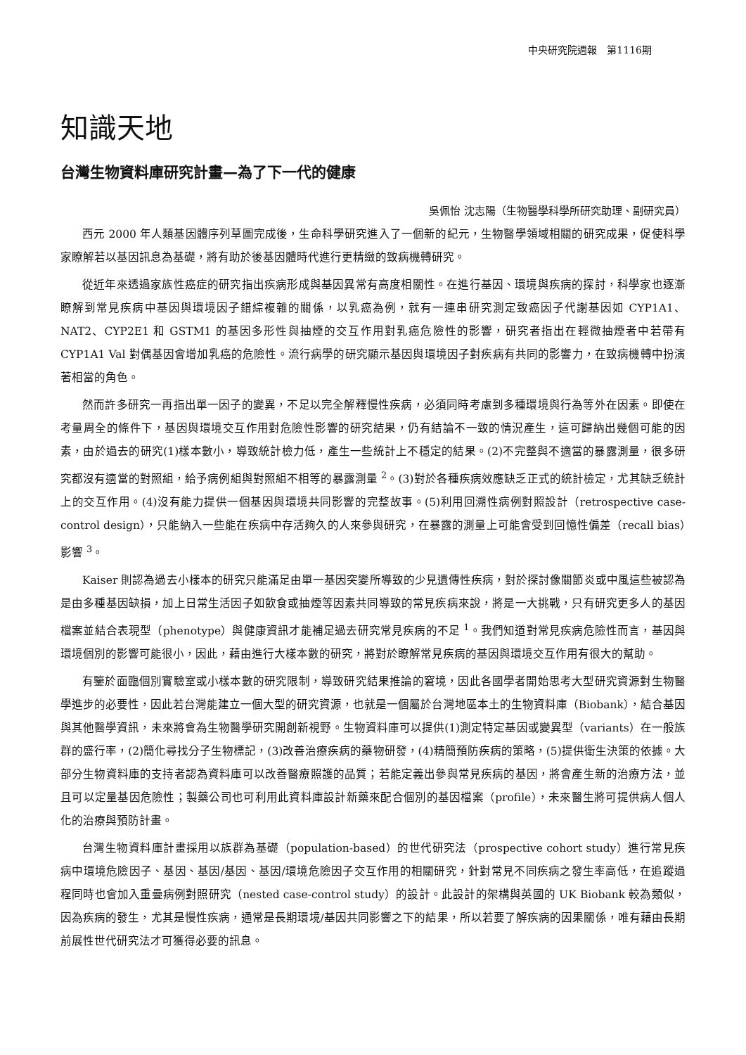中央研究院週報　第1116期
知識天地
台灣生物資料庫研究計畫—為了下一代的健康
吳佩怡 沈志陽（生物醫學科學所研究助理、副研究員）
西元 2000 年人類基因體序列草圖完成後，生命科學研究進入了一個新的紀元，生物醫學領域相關的研究成果，促使科學家瞭解若以基因訊息為基礎，將有助於後基因體時代進行更精緻的致病機轉研究。
從近年來透過家族性癌症的研究指出疾病形成與基因異常有高度相關性。在進行基因、環境與疾病的探討，科學家也逐漸瞭解到常見疾病中基因與環境因子錯綜複雜的關係，以乳癌為例，就有一連串研究測定致癌因子代謝基因如 CYP1A1、NAT2、CYP2E1 和 GSTM1 的基因多形性與抽煙的交互作用對乳癌危險性的影響，研究者指出在輕微抽煙者中若帶有 CYP1A1 Val 對偶基因會增加乳癌的危險性。流行病學的研究顯示基因與環境因子對疾病有共同的影響力，在致病機轉中扮演著相當的角色。
然而許多研究一再指出單一因子的變異，不足以完全解釋慢性疾病，必須同時考慮到多種環境與行為等外在因素。即使在考量周全的條件下，基因與環境交互作用對危險性影響的研究結果，仍有結論不一致的情況產生，這可歸納出幾個可能的因素，由於過去的研究(1)樣本數小，導致統計檢力低，產生一些統計上不穩定的結果。(2)不完整與不適當的暴露測量，很多研究都沒有適當的對照組，給予病例組與對照組不相等的暴露測量 <sup>2</sup>。(3)對於各種疾病效應缺乏正式的統計檢定，尤其缺乏統計上的交互作用。(4)沒有能力提供一個基因與環境共同影響的完整故事。(5)利用回溯性病例對照設計（retrospective case-control design），只能納入一些能在疾病中存活夠久的人來參與研究，在暴露的測量上可能會受到回憶性偏差（recall bias）影響 <sup>3</sup>。
Kaiser 則認為過去小樣本的研究只能滿足由單一基因突變所導致的少見遺傳性疾病，對於探討像關節炎或中風這些被認為是由多種基因缺損，加上日常生活因子如飲食或抽煙等因素共同導致的常見疾病來說，將是一大挑戰，只有研究更多人的基因檔案並結合表現型（phenotype）與健康資訊才能補足過去研究常見疾病的不足 <sup>1</sup>。我們知道對常見疾病危險性而言，基因與環境個別的影響可能很小，因此，藉由進行大樣本數的研究，將對於瞭解常見疾病的基因與環境交互作用有很大的幫助。
有鑒於面臨個別實驗室或小樣本數的研究限制，導致研究結果推論的窘境，因此各國學者開始思考大型研究資源對生物醫學進步的必要性，因此若台灣能建立一個大型的研究資源，也就是一個屬於台灣地區本土的生物資料庫（Biobank），結合基因與其他醫學資訊，未來將會為生物醫學研究開創新視野。生物資料庫可以提供(1)測定特定基因或變異型（variants）在一般族群的盛行率，(2)簡化尋找分子生物標記，(3)改善治療疾病的藥物研發，(4)精簡預防疾病的策略，(5)提供衛生決策的依據。大部分生物資料庫的支持者認為資料庫可以改善醫療照護的品質；若能定義出參與常見疾病的基因，將會產生新的治療方法，並且可以定量基因危險性；製藥公司也可利用此資料庫設計新藥來配合個別的基因檔案（profile），未來醫生將可提供病人個人化的治療與預防計畫。
台灣生物資料庫計畫採用以族群為基礎（population-based）的世代研究法（prospective cohort study）進行常見疾病中環境危險因子、基因、基因/基因、基因/環境危險因子交互作用的相關研究，針對常見不同疾病之發生率高低，在追蹤過程同時也會加入重疊病例對照研究（nested case-control study）的設計。此設計的架構與英國的 UK Biobank 較為類似，因為疾病的發生，尤其是慢性疾病，通常是長期環境/基因共同影響之下的結果，所以若要了解疾病的因果關係，唯有藉由長期前展性世代研究法才可獲得必要的訊息。